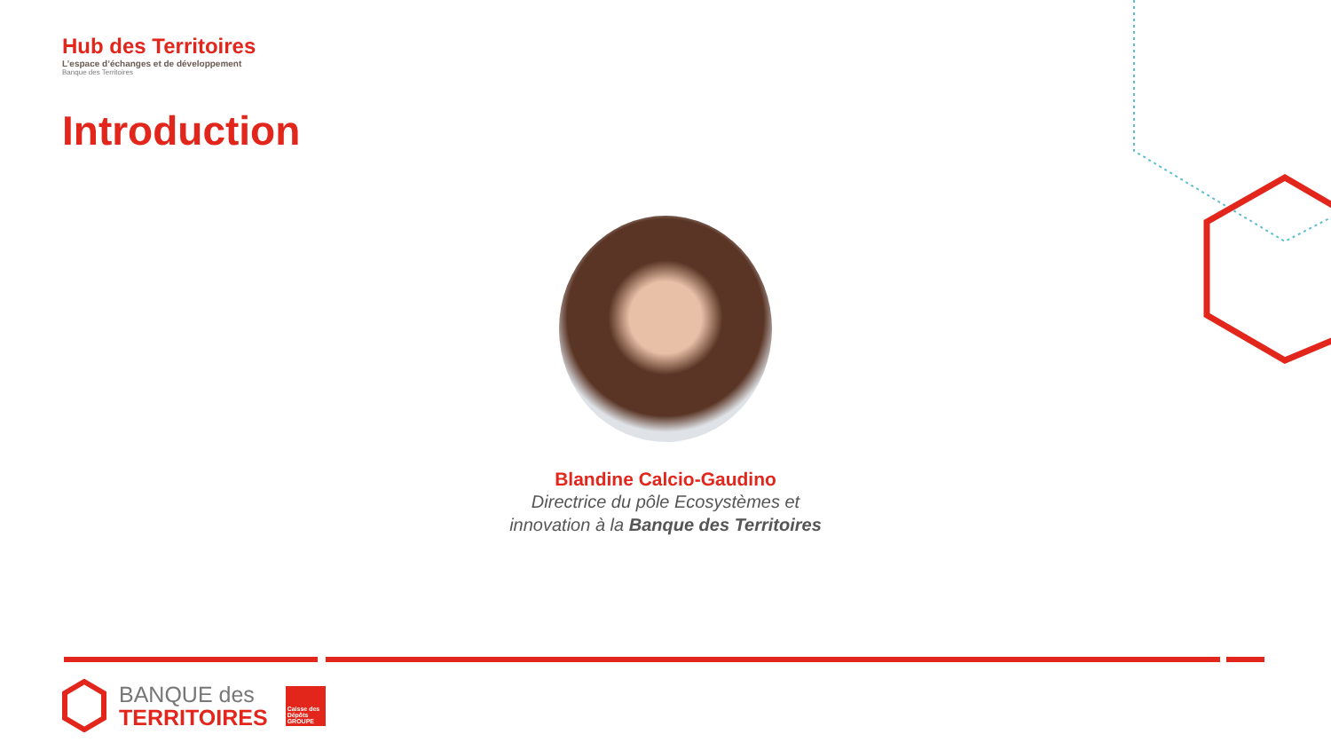Hub des Territoires
L’espace d’échanges et de développement
Banque des Territoires
Introduction
Blandine Calcio-Gaudino
Directrice du pôle Ecosystèmes et
innovation à la Banque des Territoires
BANQUE des
TERRITOIRES
Caisse des Dépôts GROUPE